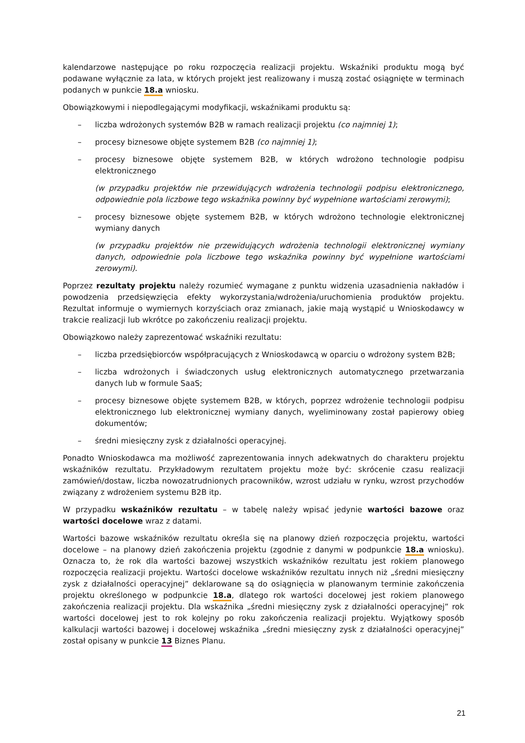kalendarzowe następujące po roku rozpoczęcia realizacji projektu. Wskaźniki produktu mogą być podawane wyłącznie za lata, w których projekt jest realizowany i muszą zostać osiągnięte w terminach podanych w punkcie 18.a wniosku.
Obowiązkowymi i niepodlegającymi modyfikacji, wskaźnikami produktu są:
– liczba wdrożonych systemów B2B w ramach realizacji projektu (co najmniej 1);
– procesy biznesowe objęte systemem B2B (co najmniej 1);
– procesy biznesowe objęte systemem B2B, w których wdrożono technologie podpisu elektronicznego
(w przypadku projektów nie przewidujących wdrożenia technologii podpisu elektronicznego, odpowiednie pola liczbowe tego wskaźnika powinny być wypełnione wartościami zerowymi);
– procesy biznesowe objęte systemem B2B, w których wdrożono technologie elektronicznej wymiany danych
(w przypadku projektów nie przewidujących wdrożenia technologii elektronicznej wymiany danych, odpowiednie pola liczbowe tego wskaźnika powinny być wypełnione wartościami zerowymi).
Poprzez rezultaty projektu należy rozumieć wymagane z punktu widzenia uzasadnienia nakładów i powodzenia przedsięwzięcia efekty wykorzystania/wdrożenia/uruchomienia produktów projektu. Rezultat informuje o wymiernych korzyściach oraz zmianach, jakie mają wystąpić u Wnioskodawcy w trakcie realizacji lub wkrótce po zakończeniu realizacji projektu.
Obowiązkowo należy zaprezentować wskaźniki rezultatu:
– liczba przedsiębiorców współpracujących z Wnioskodawcą w oparciu o wdrożony system B2B;
– liczba wdrożonych i świadczonych usług elektronicznych automatycznego przetwarzania danych lub w formule SaaS;
– procesy biznesowe objęte systemem B2B, w których, poprzez wdrożenie technologii podpisu elektronicznego lub elektronicznej wymiany danych, wyeliminowany został papierowy obieg dokumentów;
– średni miesięczny zysk z działalności operacyjnej.
Ponadto Wnioskodawca ma możliwość zaprezentowania innych adekwatnych do charakteru projektu wskaźników rezultatu. Przykładowym rezultatem projektu może być: skrócenie czasu realizacji zamówień/dostaw, liczba nowozatrudnionych pracowników, wzrost udziału w rynku, wzrost przychodów związany z wdrożeniem systemu B2B itp.
W przypadku wskaźników rezultatu – w tabelę należy wpisać jedynie wartości bazowe oraz wartości docelowe wraz z datami.
Wartości bazowe wskaźników rezultatu określa się na planowy dzień rozpoczęcia projektu, wartości docelowe – na planowy dzień zakończenia projektu (zgodnie z danymi w podpunkcie 18.a wniosku). Oznacza to, że rok dla wartości bazowej wszystkich wskaźników rezultatu jest rokiem planowego rozpoczęcia realizacji projektu. Wartości docelowe wskaźników rezultatu innych niż „średni miesięczny zysk z działalności operacyjnej” deklarowane są do osiągnięcia w planowanym terminie zakończenia projektu określonego w podpunkcie 18.a, dlatego rok wartości docelowej jest rokiem planowego zakończenia realizacji projektu. Dla wskaźnika „średni miesięczny zysk z działalności operacyjnej” rok wartości docelowej jest to rok kolejny po roku zakończenia realizacji projektu. Wyjątkowy sposób kalkulacji wartości bazowej i docelowej wskaźnika „średni miesięczny zysk z działalności operacyjnej” został opisany w punkcie 13 Biznes Planu.
21